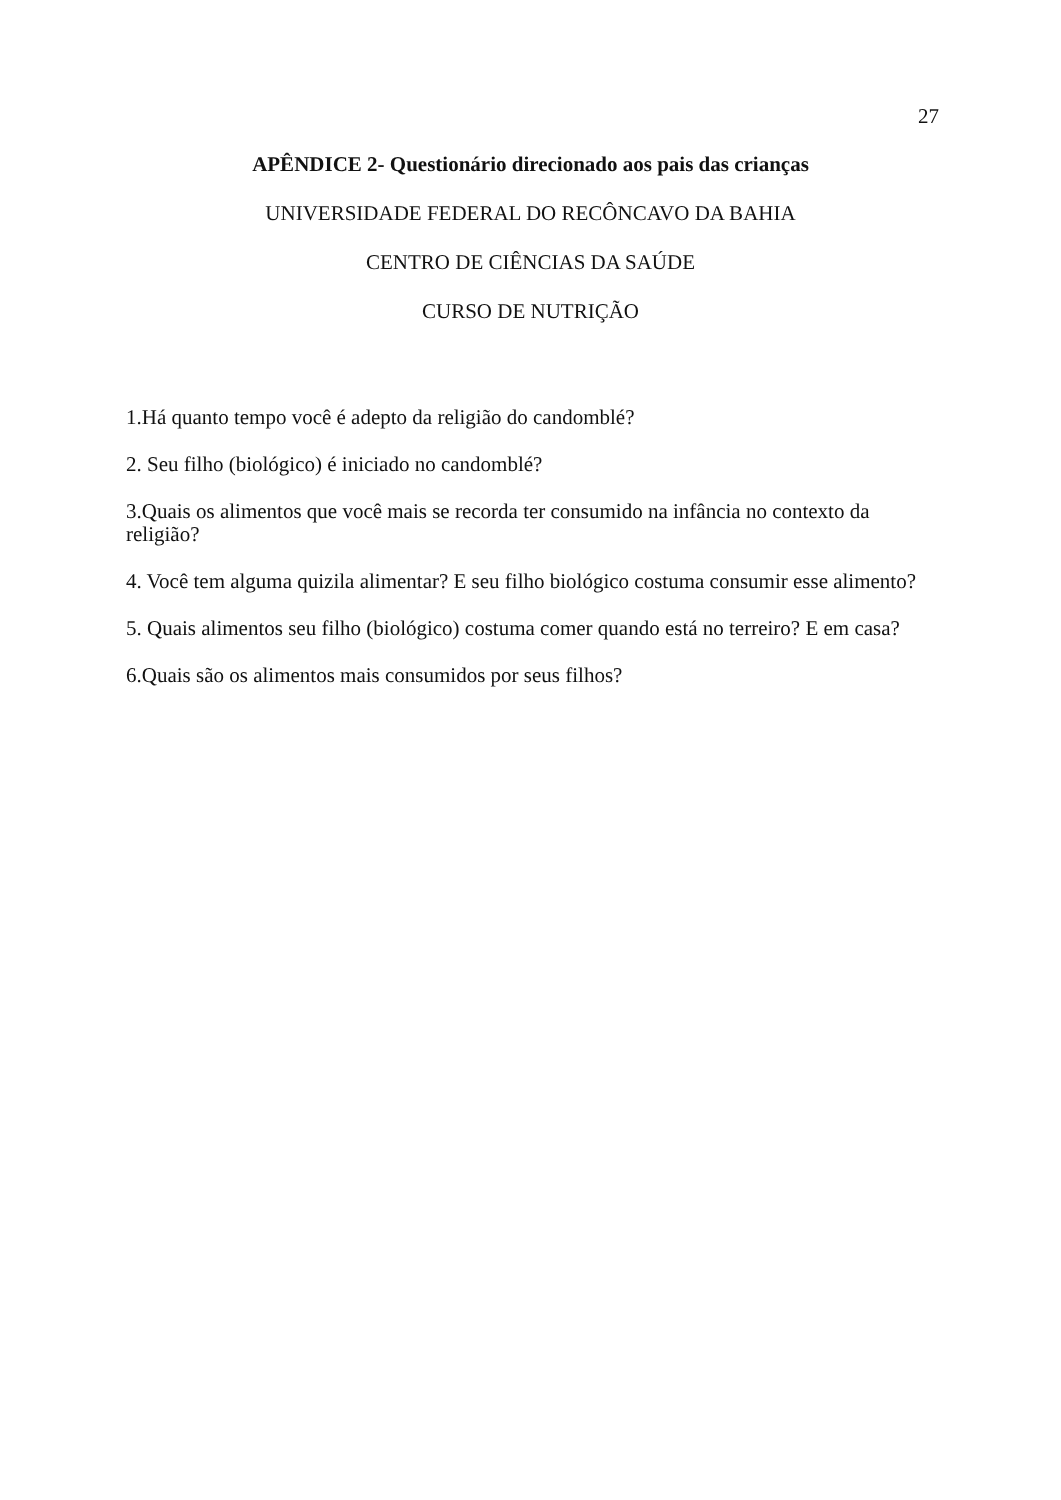27
APÊNDICE 2- Questionário direcionado aos pais das crianças
UNIVERSIDADE FEDERAL DO RECÔNCAVO DA BAHIA
CENTRO DE CIÊNCIAS DA SAÚDE
CURSO DE NUTRIÇÃO
1.Há quanto tempo você é adepto da religião do candomblé?
2. Seu filho (biológico) é iniciado no candomblé?
3.Quais os alimentos que você mais se recorda ter consumido na infância no contexto da religião?
4. Você tem alguma quizila alimentar? E seu filho biológico costuma consumir esse alimento?
5. Quais alimentos seu filho (biológico) costuma comer quando está no terreiro? E em casa?
6.Quais são os alimentos mais consumidos por seus filhos?